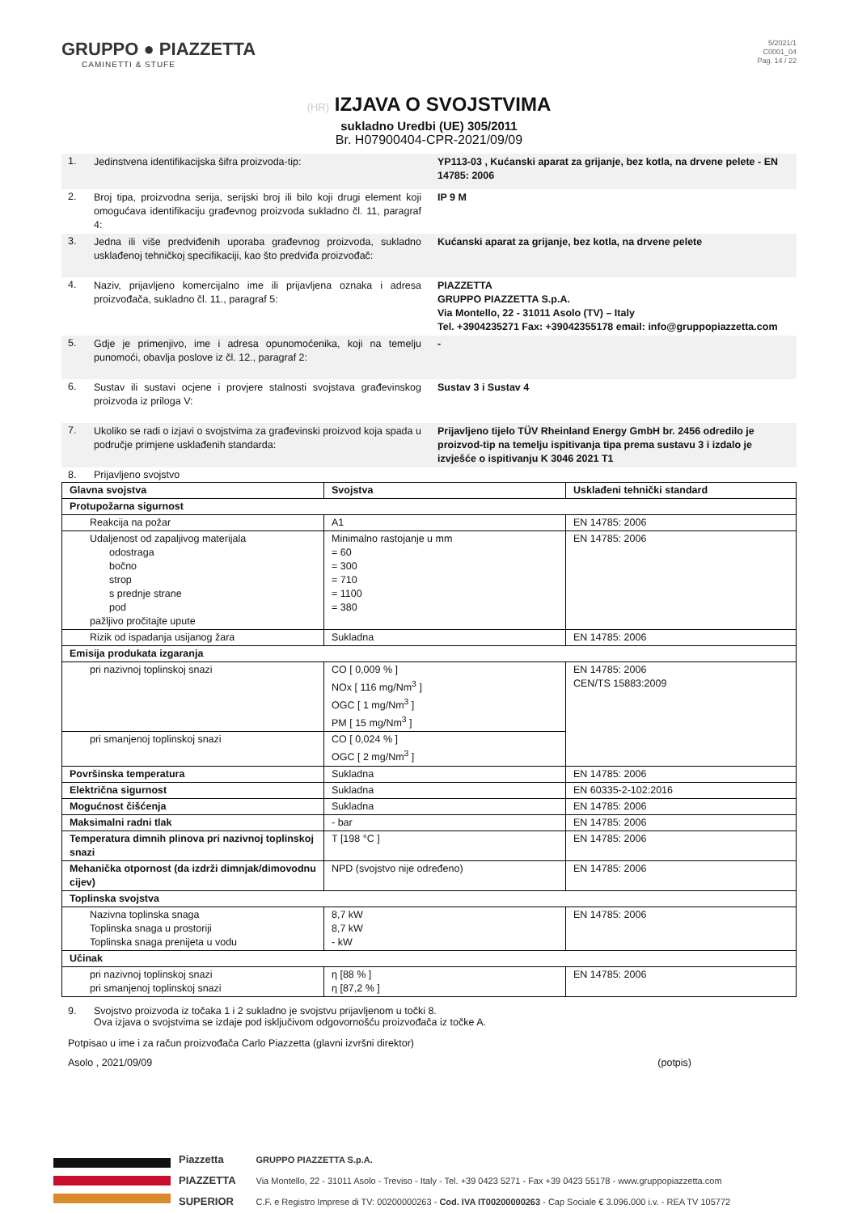GRUPPO ● PIAZZETTA
CAMINETTI & STUFE
5/2021/1
C0001_04
Pag. 14 / 22
(HR) IZJAVA O SVOJSTVIMA
sukladno Uredbi (UE) 305/2011
Br. H07900404-CPR-2021/09/09
1.
Jedinstvena identifikacijska šifra proizvoda-tip: YP113-03 , Kućanski aparat za grijanje, bez kotla, na drvene pelete - EN 14785: 2006
2.
Broj tipa, proizvodna serija, serijski broj ili bilo koji drugi element koji omogućava identifikaciju građevnog proizvoda sukladno čl. 11, paragraf 4:
IP 9 M
3.
Jedna ili više predviđenih uporaba građevnog proizvoda, sukladno usklađenoj tehničkoj specifikaciji, kao što predviđa proizvođač:
Kućanski aparat za grijanje, bez kotla, na drvene pelete
4.
Naziv, prijavljeno komercijalno ime ili prijavljena oznaka i adresa proizvođača, sukladno čl. 11., paragraf 5:
PIAZZETTA
GRUPPO PIAZZETTA S.p.A.
Via Montello, 22 - 31011 Asolo (TV) – Italy
Tel. +3904235271 Fax: +39042355178 email: info@gruppopiazzetta.com
5.
Gdje je primenjivo, ime i adresa opunomoćenika, koji na temelju punomoći, obavlja poslove iz čl. 12., paragraf 2:
-
6.
Sustav ili sustavi ocjene i provjere stalnosti svojstava građevinskog proizvoda iz priloga V:
Sustav 3 i Sustav 4
7.
Ukoliko se radi o izjavi o svojstvima za građevinski proizvod koja spada u područje primjene usklađenih standarda:
Prijavljeno tijelo TÜV Rheinland Energy GmbH br. 2456 odredilo je proizvod-tip na temelju ispitivanja tipa prema sustavu 3 i izdalo je izvješće o ispitivanju K 3046 2021 T1
8. Prijavljeno svojstvo
| Glavna svojstva | Svojstva | Usklađeni tehnički standard |
| --- | --- | --- |
| Protupožarna sigurnost | | |
| Reakcija na požar | A1 | EN 14785: 2006 |
| Udaljenost od zapaljivog materijala odostraga bočno strop s prednje strane pod pažljivo pročitajte upute | Minimalno rastojanje u mm = 60 = 300 = 710 = 1100 = 380 | EN 14785: 2006 |
| Rizik od ispadanja usijanog žara | Sukladna | EN 14785: 2006 |
| Emisija produkata izgaranja | | |
| pri nazivnoj toplinskoj snazi | CO [ 0,009 % ] NOx [ 116 mg/Nm<sup>3</sup> ] OGC [ 1 mg/Nm<sup>3</sup> ] PM [ 15 mg/Nm<sup>3</sup> ] | EN 14785: 2006 CEN/TS 15883:2009 |
| pri smanjenoj toplinskoj snazi | CO [ 0,024 % ] OGC [ 2 mg/Nm<sup>3</sup> ] | |
| Površinska temperatura | Sukladna | EN 14785: 2006 |
| Električna sigurnost | Sukladna | EN 60335-2-102:2016 |
| Mogućnost čišćenja | Sukladna | EN 14785: 2006 |
| Maksimalni radni tlak | - bar | EN 14785: 2006 |
| Temperatura dimnih plinova pri nazivnoj toplinskoj snazi | T [198 °C ] | EN 14785: 2006 |
| Mehanička otpornost (da izdrži dimnjak/dimovodnu cijev) | NPD (svojstvo nije određeno) | EN 14785: 2006 |
| Toplinska svojstva | | |
| Nazivna toplinska snaga Toplinska snaga u prostoriji Toplinska snaga prenijeta u vodu | 8,7 kW 8,7 kW - kW | EN 14785: 2006 |
| Učinak | | |
| pri nazivnoj toplinskoj snazi pri smanjenoj toplinskoj snazi | η [88 % ] η [87,2 % ] | EN 14785: 2006 |
9. Svojstvo proizvoda iz točaka 1 i 2 sukladno je svojstvu prijavljenom u točki 8.
Ova izjava o svojstvima se izdaje pod isključivom odgovornošću proizvođača iz točke A.
Potpisao u ime i za račun proizvođača Carlo Piazzetta (glavni izvršni direktor)
Asolo , 2021/09/09 (potpis)
Piazzetta
PIAZZETTA
SUPERIOR
GRUPPO PIAZZETTA S.p.A.
Via Montello, 22 - 31011 Asolo - Treviso - Italy - Tel. +39 0423 5271 - Fax +39 0423 55178 - www.gruppopiazzetta.com
C.F. e Registro Imprese di TV: 00200000263 - Cod. IVA IT00200000263 - Cap Sociale € 3.096.000 i.v. - REA TV 105772